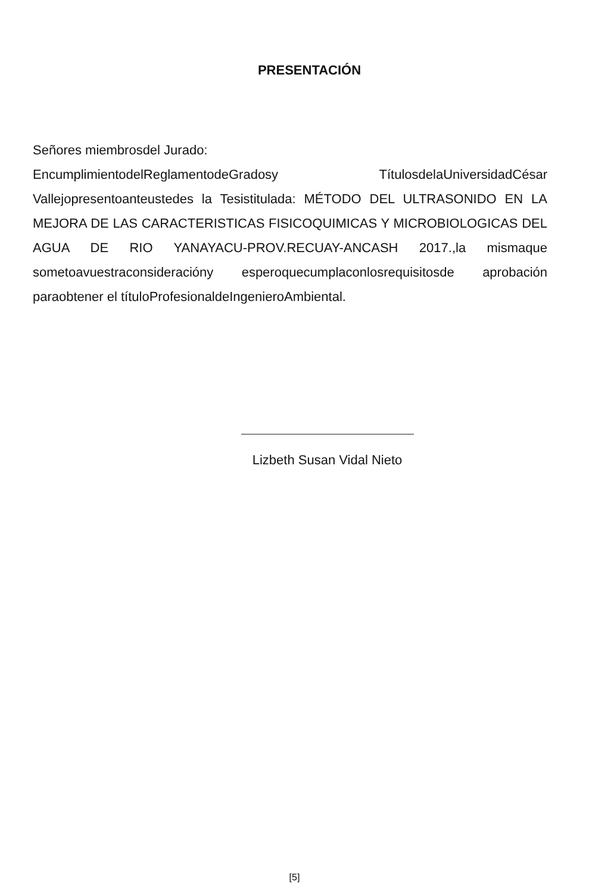PRESENTACIÓN
Señores miembrosdel Jurado:
EncumplimientodelReglamentodeGradosy TítulosdelaUniversidadCésar Vallejopresentoanteustedes la Tesistitulada: MÉTODO DEL ULTRASONIDO EN LA MEJORA DE LAS CARACTERISTICAS FISICOQUIMICAS Y MICROBIOLOGICAS DEL AGUA DE RIO YANAYACU-PROV.RECUAY-ANCASH 2017.,la mismaque sometoavuestraconsideracióny esperoquecumplaconlosrequisitosde aprobación paraobtener el títuloProfesionaldeIngenieroAmbiental.
Lizbeth Susan Vidal Nieto
[5]